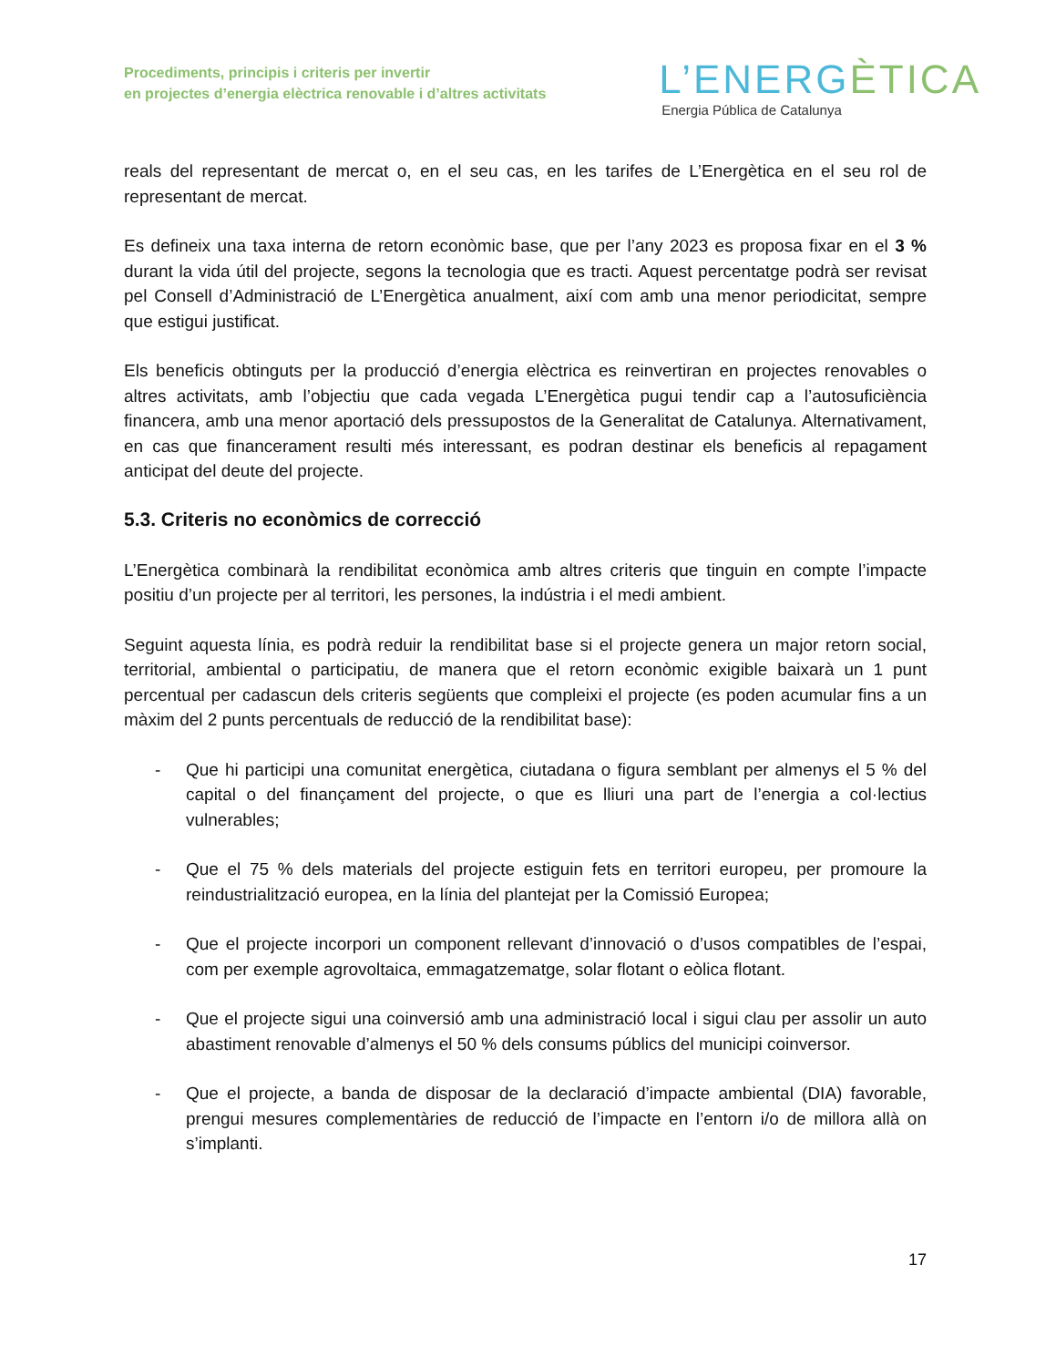Procediments, principis i criteris per invertir
en projectes d’energia elèctrica renovable i d’altres activitats
L’ENERGÈTICA
Energia Pública de Catalunya
reals del representant de mercat o, en el seu cas, en les tarifes de L’Energètica en el seu rol de representant de mercat.
Es defineix una taxa interna de retorn econòmic base, que per l’any 2023 es proposa fixar en el 3 % durant la vida útil del projecte, segons la tecnologia que es tracti. Aquest percentatge podrà ser revisat pel Consell d’Administració de L’Energètica anualment, així com amb una menor periodicitat, sempre que estigui justificat.
Els beneficis obtinguts per la producció d’energia elèctrica es reinvertiran en projectes renovables o altres activitats, amb l’objectiu que cada vegada L’Energètica pugui tendir cap a l’autosuficiència financera, amb una menor aportació dels pressupostos de la Generalitat de Catalunya. Alternativament, en cas que financerament resulti més interessant, es podran destinar els beneficis al repagament anticipat del deute del projecte.
5.3. Criteris no econòmics de correcció
L’Energètica combinarà la rendibilitat econòmica amb altres criteris que tinguin en compte l’impacte positiu d’un projecte per al territori, les persones, la indústria i el medi ambient.
Seguint aquesta línia, es podrà reduir la rendibilitat base si el projecte genera un major retorn social, territorial, ambiental o participatiu, de manera que el retorn econòmic exigible baixarà un 1 punt percentual per cadascun dels criteris següents que compleixi el projecte (es poden acumular fins a un màxim del 2 punts percentuals de reducció de la rendibilitat base):
- Que hi participi una comunitat energètica, ciutadana o figura semblant per almenys el 5 % del capital o del finançament del projecte, o que es lliuri una part de l’energia a col·lectius vulnerables;
- Que el 75 % dels materials del projecte estiguin fets en territori europeu, per promoure la reindustrialització europea, en la línia del plantejat per la Comissió Europea;
- Que el projecte incorpori un component rellevant d’innovació o d’usos compatibles de l’espai, com per exemple agrovoltaica, emmagatzematge, solar flotant o eòlica flotant.
- Que el projecte sigui una coinversió amb una administració local i sigui clau per assolir un auto abastiment renovable d’almenys el 50 % dels consums públics del municipi coinversor.
- Que el projecte, a banda de disposar de la declaració d’impacte ambiental (DIA) favorable, prengui mesures complementàries de reducció de l’impacte en l’entorn i/o de millora allà on s’implanti.
17